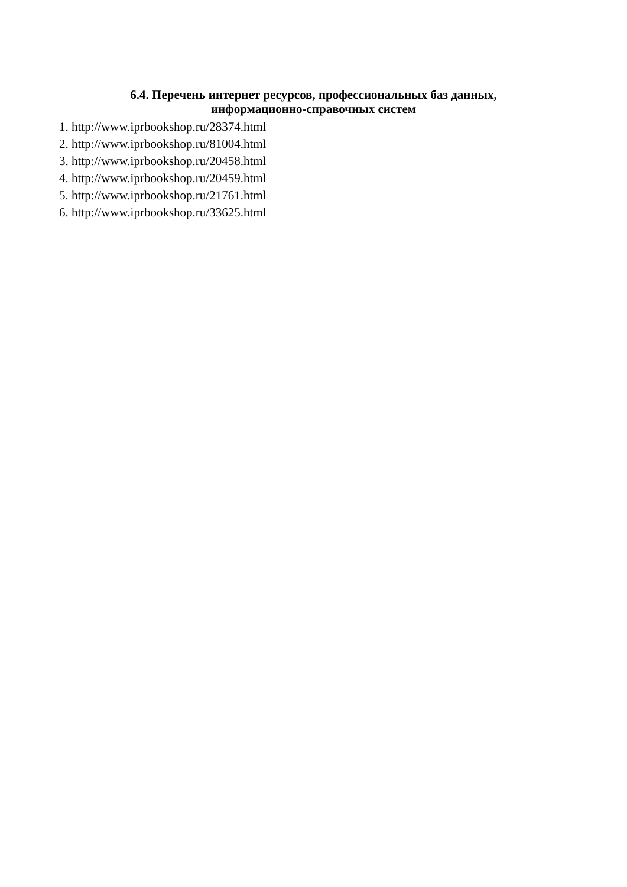6.4. Перечень интернет ресурсов, профессиональных баз данных,
информационно-справочных систем
1. http://www.iprbookshop.ru/28374.html
2. http://www.iprbookshop.ru/81004.html
3. http://www.iprbookshop.ru/20458.html
4. http://www.iprbookshop.ru/20459.html
5. http://www.iprbookshop.ru/21761.html
6. http://www.iprbookshop.ru/33625.html